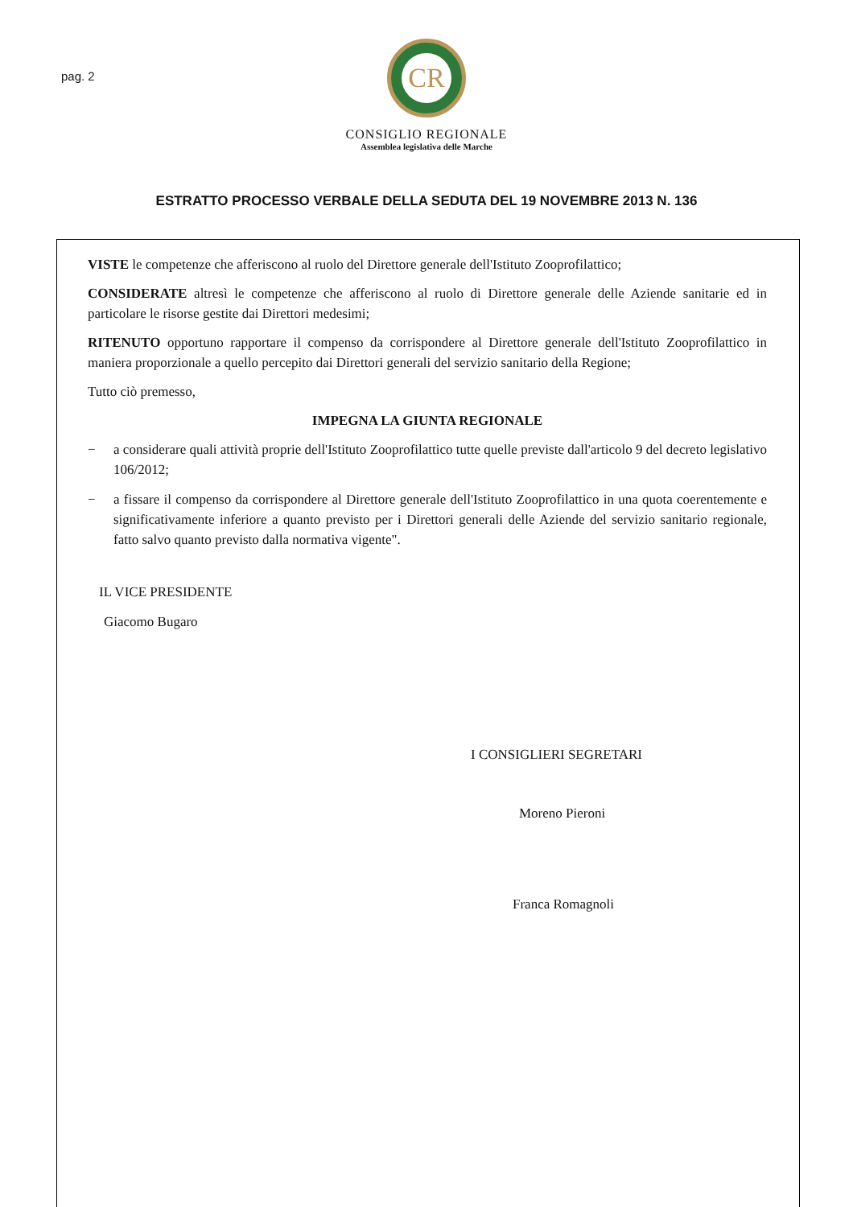pag. 2
CR
CONSIGLIO REGIONALE
Assemblea legislativa delle Marche
ESTRATTO PROCESSO VERBALE DELLA SEDUTA DEL 19 NOVEMBRE 2013 N. 136
VISTE le competenze che afferiscono al ruolo del Direttore generale dell'Istituto Zooprofilattico;
CONSIDERATE altresì le competenze che afferiscono al ruolo di Direttore generale delle Aziende sanitarie ed in particolare le risorse gestite dai Direttori medesimi;
RITENUTO opportuno rapportare il compenso da corrispondere al Direttore generale dell'Istituto Zooprofilattico in maniera proporzionale a quello percepito dai Direttori generali del servizio sanitario della Regione;
Tutto ciò premesso,
IMPEGNA LA GIUNTA REGIONALE
− a considerare quali attività proprie dell'Istituto Zooprofilattico tutte quelle previste dall'articolo 9 del decreto legislativo 106/2012;
− a fissare il compenso da corrispondere al Direttore generale dell'Istituto Zooprofilattico in una quota coerentemente e significativamente inferiore a quanto previsto per i Direttori generali delle Aziende del servizio sanitario regionale, fatto salvo quanto previsto dalla normativa vigente".
IL VICE PRESIDENTE
Giacomo Bugaro
I CONSIGLIERI SEGRETARI
Moreno Pieroni
Franca Romagnoli